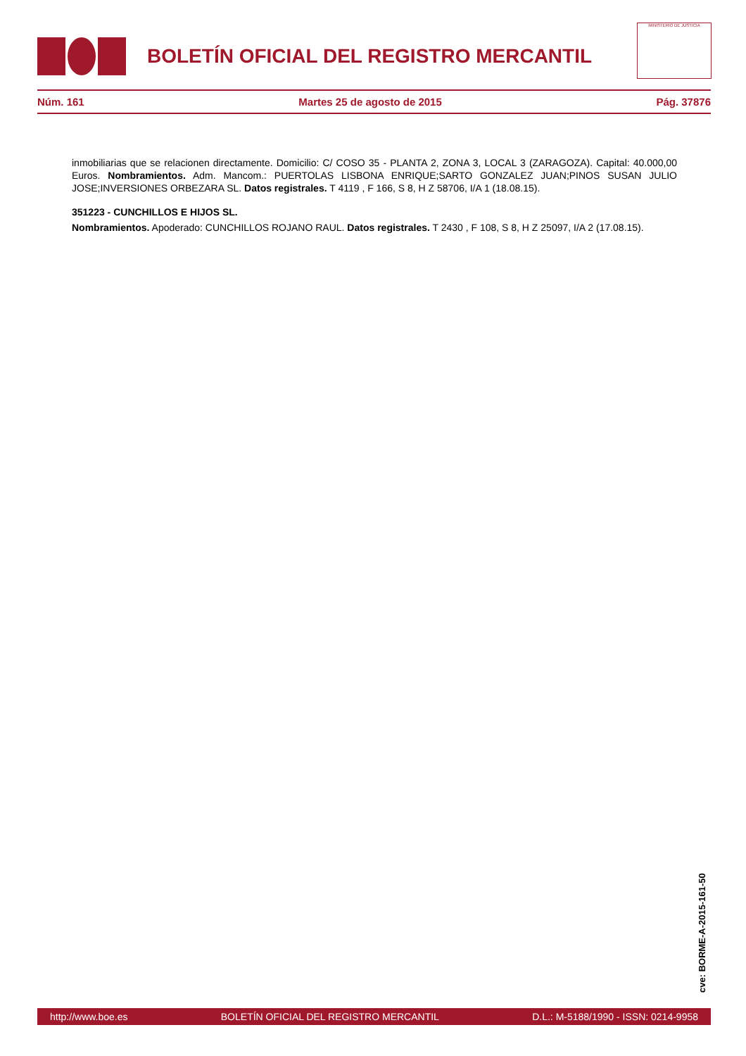BOLETÍN OFICIAL DEL REGISTRO MERCANTIL
MINISTERIO DE JUSTICIA
Núm. 161 Martes 25 de agosto de 2015 Pág. 37876
inmobiliarias que se relacionen directamente. Domicilio: C/ COSO 35 - PLANTA 2, ZONA 3, LOCAL 3 (ZARAGOZA). Capital: 40.000,00 Euros. Nombramientos. Adm. Mancom.: PUERTOLAS LISBONA ENRIQUE;SARTO GONZALEZ JUAN;PINOS SUSAN JULIO JOSE;INVERSIONES ORBEZARA SL. Datos registrales. T 4119 , F 166, S 8, H Z 58706, I/A 1 (18.08.15).
351223 - CUNCHILLOS E HIJOS SL.
Nombramientos. Apoderado: CUNCHILLOS ROJANO RAUL. Datos registrales. T 2430 , F 108, S 8, H Z 25097, I/A 2 (17.08.15).
cve: BORME-A-2015-161-50
http://www.boe.es BOLETÍN OFICIAL DEL REGISTRO MERCANTIL D.L.: M-5188/1990 - ISSN: 0214-9958